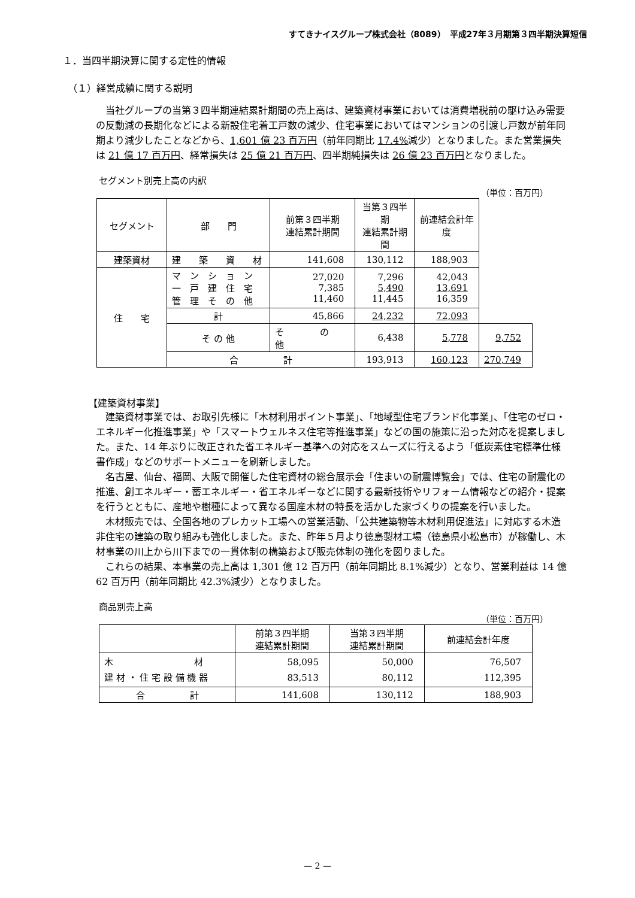すてきナイスグループ株式会社（8089）　平成27年３月期第３四半期決算短信
１．当四半期決算に関する定性的情報
（１）経営成績に関する説明
当社グループの当第３四半期連結累計期間の売上高は、建築資材事業においては消費増税前の駆け込み需要の反動減の長期化などによる新設住宅着工戸数の減少、住宅事業においてはマンションの引渡し戸数が前年同期より減少したことなどから、1,601 億 23 百万円（前年同期比 17.4% 減少）となりました。また営業損失は 21 億 17 百万円、経常損失は 25 億 21 百万円、四半期純損失は 26 億 23 百万円となりました。
セグメント別売上高の内訳
（単位：百万円）
| セグメント | 部 門 | 前第３四半期 連結累計期間 | 当第３四半期 連結累計期間 | 前連結会計年度 | |
| 建築資材 | 建 築 資 材 | 141,608 | 130,112 | 188,903 | |
| 住 宅 | マ ン シ ョ ン 一 戸 建 住 宅 管 理 そ の 他 | 27,020 7,385 11,460 | 7,296 5,490 11,445 | 42,043 13,691 16,359 | |
| | 計 | 45,866 | 24,232 | 72,093 | |
| | そ の 他 | そ の 他 | 6,438 | 5,778 | 9,752 |
| | 合 計 | | 193,913 | 160,123 | 270,749 |
【建築資材事業】
建築資材事業では、お取引先様に「木材利用ポイント事業」、「地域型住宅ブランド化事業」、「住宅のゼロ・エネルギー化推進事業」や「スマートウェルネス住宅等推進事業」などの国の施策に沿った対応を提案しました。また、14 年ぶりに改正された省エネルギー基準への対応をスムーズに行えるよう「低炭素住宅標準仕様書作成」などのサポートメニューを刷新しました。
名古屋、仙台、福岡、大阪で開催した住宅資材の総合展示会「住まいの耐震博覧会」では、住宅の耐震化の推進、創エネルギー・蓄エネルギー・省エネルギーなどに関する最新技術やリフォーム情報などの紹介・提案を行うとともに、産地や樹種によって異なる国産木材の特長を活かした家づくりの提案を行いました。
木材販売では、全国各地のプレカット工場への営業活動、「公共建築物等木材利用促進法」に対応する木造非住宅の建築の取り組みも強化しました。また、昨年５月より徳島製材工場（徳島県小松島市）が稼働し、木材事業の川上から川下までの一貫体制の構築および販売体制の強化を図りました。
これらの結果、本事業の売上高は 1,301 億 12 百万円（前年同期比 8.1%減少）となり、営業利益は 14 億 62 百万円（前年同期比 42.3%減少）となりました。
商品別売上高
（単位：百万円）
| | 前第３四半期 連結累計期間 | 当第３四半期 連結累計期間 | 前連結会計年度 |
| 木 材 建 材 ・ 住 宅 設 備 機 器 | 58,095 83,513 | 50,000 80,112 | 76,507 112,395 |
| 合 計 | 141,608 | 130,112 | 188,903 |
— 2 —